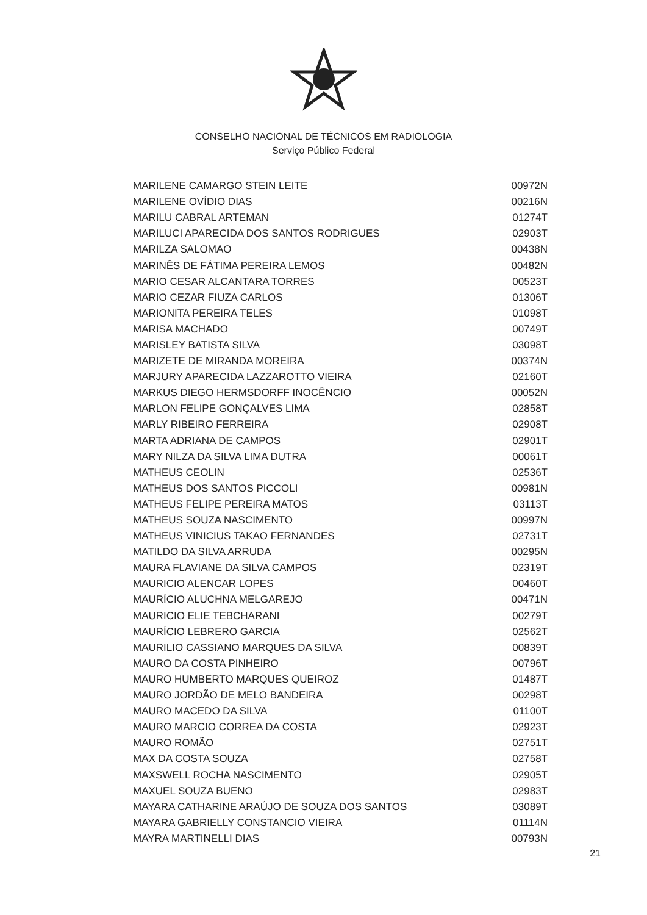CONSELHO NACIONAL DE TÉCNICOS EM RADIOLOGIA
Serviço Público Federal
| MARILENE CAMARGO STEIN LEITE | 00972N |
| MARILENE OVÍDIO DIAS | 00216N |
| MARILU CABRAL ARTEMAN | 01274T |
| MARILUCI APARECIDA DOS SANTOS RODRIGUES | 02903T |
| MARILZA SALOMAO | 00438N |
| MARINÊS DE FÁTIMA PEREIRA LEMOS | 00482N |
| MARIO CESAR ALCANTARA TORRES | 00523T |
| MARIO CEZAR FIUZA CARLOS | 01306T |
| MARIONITA PEREIRA TELES | 01098T |
| MARISA MACHADO | 00749T |
| MARISLEY BATISTA SILVA | 03098T |
| MARIZETE DE MIRANDA MOREIRA | 00374N |
| MARJURY APARECIDA LAZZAROTTO VIEIRA | 02160T |
| MARKUS DIEGO HERMSDORFF INOCÊNCIO | 00052N |
| MARLON FELIPE GONÇALVES LIMA | 02858T |
| MARLY RIBEIRO FERREIRA | 02908T |
| MARTA ADRIANA DE CAMPOS | 02901T |
| MARY NILZA DA SILVA LIMA DUTRA | 00061T |
| MATHEUS CEOLIN | 02536T |
| MATHEUS DOS SANTOS PICCOLI | 00981N |
| MATHEUS FELIPE PEREIRA MATOS | 03113T |
| MATHEUS SOUZA NASCIMENTO | 00997N |
| MATHEUS VINICIUS TAKAO FERNANDES | 02731T |
| MATILDO DA SILVA ARRUDA | 00295N |
| MAURA FLAVIANE DA SILVA CAMPOS | 02319T |
| MAURICIO ALENCAR LOPES | 00460T |
| MAURÍCIO ALUCHNA MELGAREJO | 00471N |
| MAURICIO ELIE TEBCHARANI | 00279T |
| MAURÍCIO LEBRERO GARCIA | 02562T |
| MAURILIO CASSIANO MARQUES DA SILVA | 00839T |
| MAURO DA COSTA PINHEIRO | 00796T |
| MAURO HUMBERTO MARQUES QUEIROZ | 01487T |
| MAURO JORDÃO DE MELO BANDEIRA | 00298T |
| MAURO MACEDO DA SILVA | 01100T |
| MAURO MARCIO CORREA DA COSTA | 02923T |
| MAURO ROMÃO | 02751T |
| MAX DA COSTA SOUZA | 02758T |
| MAXSWELL ROCHA NASCIMENTO | 02905T |
| MAXUEL SOUZA BUENO | 02983T |
| MAYARA CATHARINE ARAÚJO DE SOUZA DOS SANTOS | 03089T |
| MAYARA GABRIELLY CONSTANCIO VIEIRA | 01114N |
| MAYRA MARTINELLI DIAS | 00793N |
21